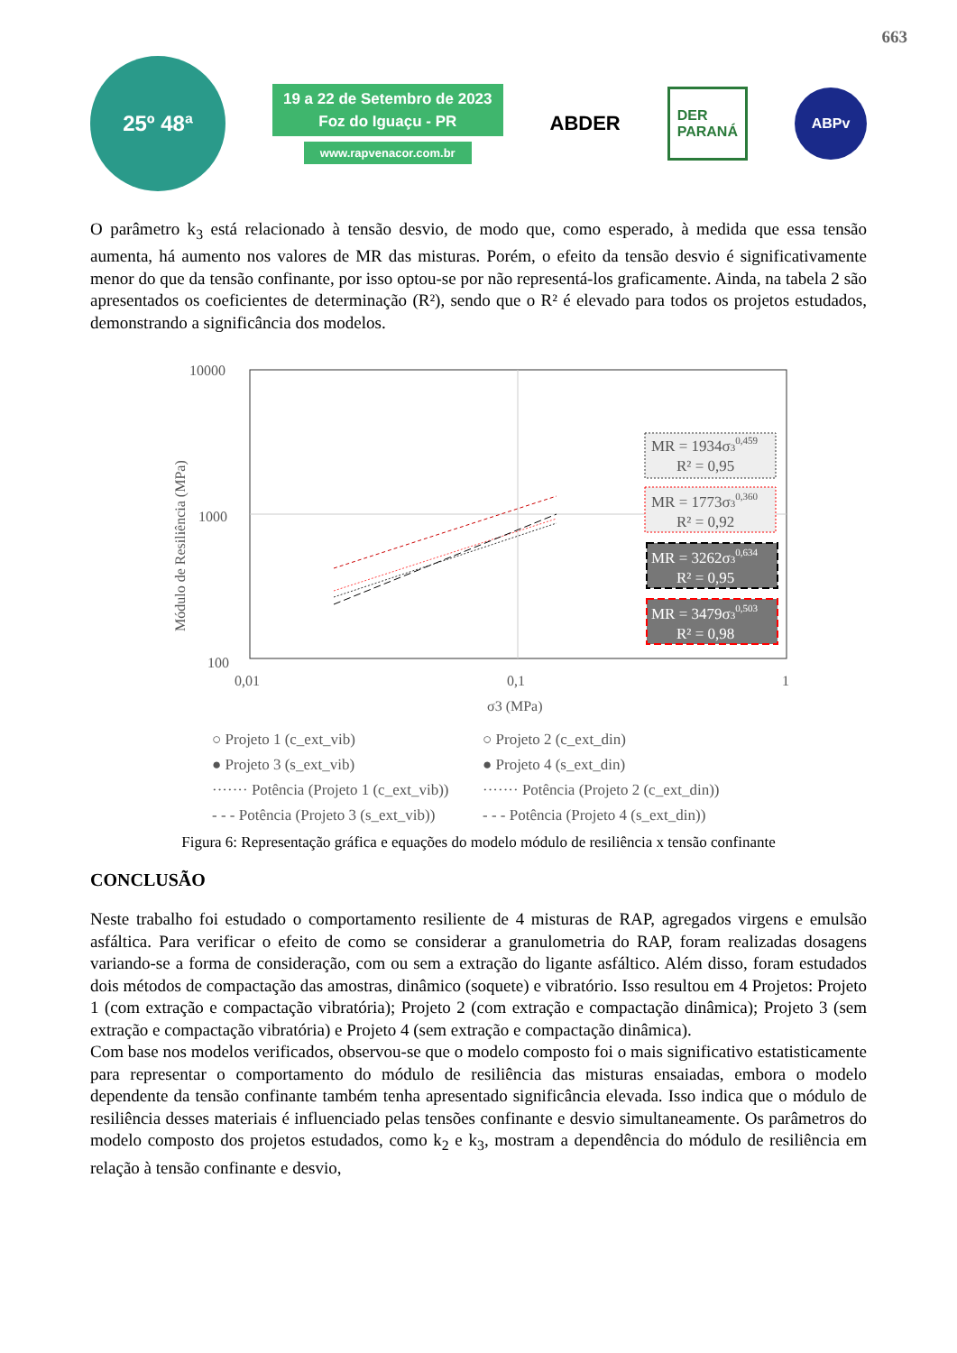663
25º 48ª
19 a 22 de Setembro de 2023
Foz do Iguaçu - PR
www.rapvenacor.com.br
ABDER
DER
PARANÁ
ABPv
O parâmetro k<sub>3</sub> está relacionado à tensão desvio, de modo que, como esperado, à medida que essa tensão aumenta, há aumento nos valores de MR das misturas. Porém, o efeito da tensão desvio é significativamente menor do que da tensão confinante, por isso optou-se por não representá-los graficamente. Ainda, na tabela 2 são apresentados os coeficientes de determinação (R²), sendo que o R² é elevado para todos os projetos estudados, demonstrando a significância dos modelos.
10000
1000
100
Módulo de Resiliência (MPa)
MR = 1934σ30,459
R² = 0,95
MR = 1773σ30,360
R² = 0,92
MR = 3262σ30,634
R² = 0,95
MR = 3479σ30,503
R² = 0,98
0,01
0,1
1
σ3 (MPa)
○ Projeto 1 (c_ext_vib)
○ Projeto 2 (c_ext_din)
● Projeto 3 (s_ext_vib)
● Projeto 4 (s_ext_din)
······· Potência (Projeto 1 (c_ext_vib))
······· Potência (Projeto 2 (c_ext_din))
- - - Potência (Projeto 3 (s_ext_vib))
- - - Potência (Projeto 4 (s_ext_din))
Figura 6: Representação gráfica e equações do modelo módulo de resiliência x tensão confinante
CONCLUSÃO
Neste trabalho foi estudado o comportamento resiliente de 4 misturas de RAP, agregados virgens e emulsão asfáltica. Para verificar o efeito de como se considerar a granulometria do RAP, foram realizadas dosagens variando-se a forma de consideração, com ou sem a extração do ligante asfáltico. Além disso, foram estudados dois métodos de compactação das amostras, dinâmico (soquete) e vibratório. Isso resultou em 4 Projetos: Projeto 1 (com extração e compactação vibratória); Projeto 2 (com extração e compactação dinâmica); Projeto 3 (sem extração e compactação vibratória) e Projeto 4 (sem extração e compactação dinâmica).
Com base nos modelos verificados, observou-se que o modelo composto foi o mais significativo estatisticamente para representar o comportamento do módulo de resiliência das misturas ensaiadas, embora o modelo dependente da tensão confinante também tenha apresentado significância elevada. Isso indica que o módulo de resiliência desses materiais é influenciado pelas tensões confinante e desvio simultaneamente. Os parâmetros do modelo composto dos projetos estudados, como k<sub>2</sub> e k<sub>3</sub>, mostram a dependência do módulo de resiliência em relação à tensão confinante e desvio,